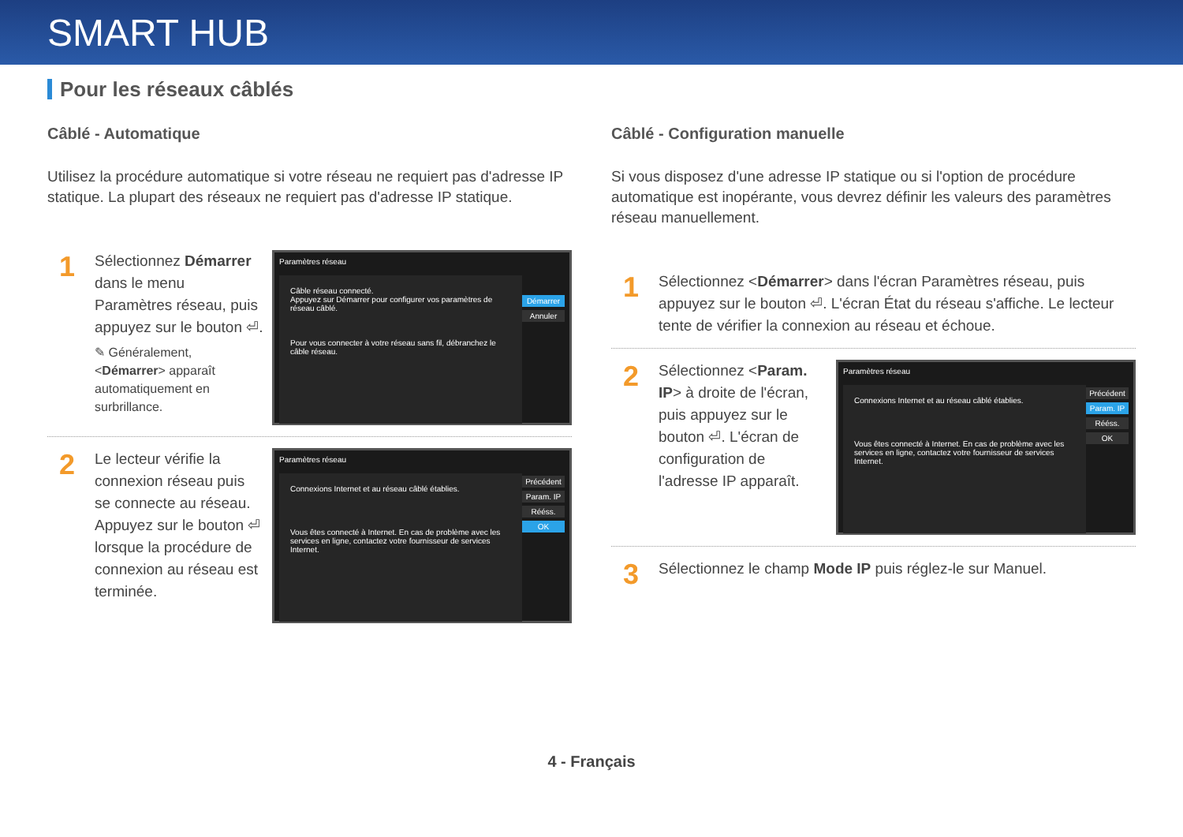SMART HUB
Pour les réseaux câblés
Câblé - Automatique
Utilisez la procédure automatique si votre réseau ne requiert pas d'adresse IP statique. La plupart des réseaux ne requiert pas d'adresse IP statique.
1
Sélectionnez Démarrer dans le menu Paramètres réseau, puis appuyez sur le bouton ⏎.
✎ Généralement, <Démarrer> apparaît automatiquement en surbrillance.
Paramètres réseau
Câble réseau connecté.
Appuyez sur Démarrer pour configurer vos paramètres de réseau câblé.
Pour vous connecter à votre réseau sans fil, débranchez le câble réseau.
Démarrer
Annuler
2
Le lecteur vérifie la connexion réseau puis se connecte au réseau. Appuyez sur le bouton ⏎ lorsque la procédure de connexion au réseau est terminée.
Paramètres réseau
Connexions Internet et au réseau câblé établies.
Vous êtes connecté à Internet. En cas de problème avec les services en ligne, contactez votre fournisseur de services Internet.
Précédent
Param. IP
Rééss.
OK
Câblé - Configuration manuelle
Si vous disposez d'une adresse IP statique ou si l'option de procédure automatique est inopérante, vous devrez définir les valeurs des paramètres réseau manuellement.
1
Sélectionnez <Démarrer> dans l'écran Paramètres réseau, puis appuyez sur le bouton ⏎. L'écran État du réseau s'affiche. Le lecteur tente de vérifier la connexion au réseau et échoue.
2
Sélectionnez <Param. IP> à droite de l'écran, puis appuyez sur le bouton ⏎. L'écran de configuration de l'adresse IP apparaît.
Paramètres réseau
Connexions Internet et au réseau câblé établies.
Vous êtes connecté à Internet. En cas de problème avec les services en ligne, contactez votre fournisseur de services Internet.
Précédent
Param. IP
Rééss.
OK
3
Sélectionnez le champ Mode IP puis réglez-le sur Manuel.
4 - Français